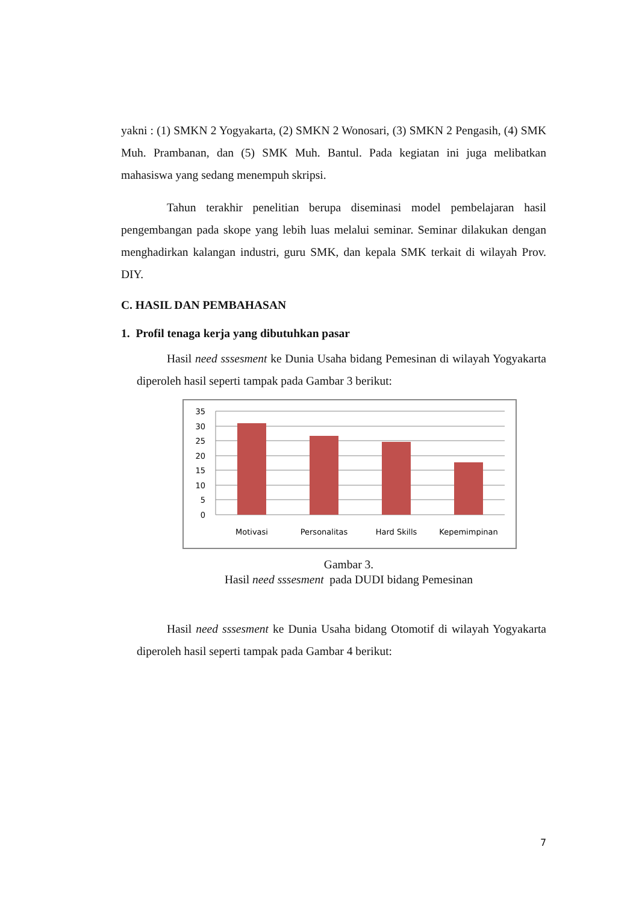yakni : (1) SMKN 2 Yogyakarta, (2) SMKN 2 Wonosari, (3) SMKN 2 Pengasih, (4) SMK Muh. Prambanan, dan (5) SMK Muh. Bantul. Pada kegiatan ini juga melibatkan mahasiswa yang sedang menempuh skripsi.
Tahun terakhir penelitian berupa diseminasi model pembelajaran hasil pengembangan pada skope yang lebih luas melalui seminar. Seminar dilakukan dengan menghadirkan kalangan industri, guru SMK, dan kepala SMK terkait di wilayah Prov. DIY.
C. HASIL DAN PEMBAHASAN
1. Profil tenaga kerja yang dibutuhkan pasar
Hasil need sssesment ke Dunia Usaha bidang Pemesinan di wilayah Yogyakarta diperoleh hasil seperti tampak pada Gambar 3 berikut:
35
30
25
20
15
10
5
0
Motivasi
Personalitas
Hard Skills
Kepemimpinan
Gambar 3.
Hasil need sssesment pada DUDI bidang Pemesinan
Hasil need sssesment ke Dunia Usaha bidang Otomotif di wilayah Yogyakarta diperoleh hasil seperti tampak pada Gambar 4 berikut:
7